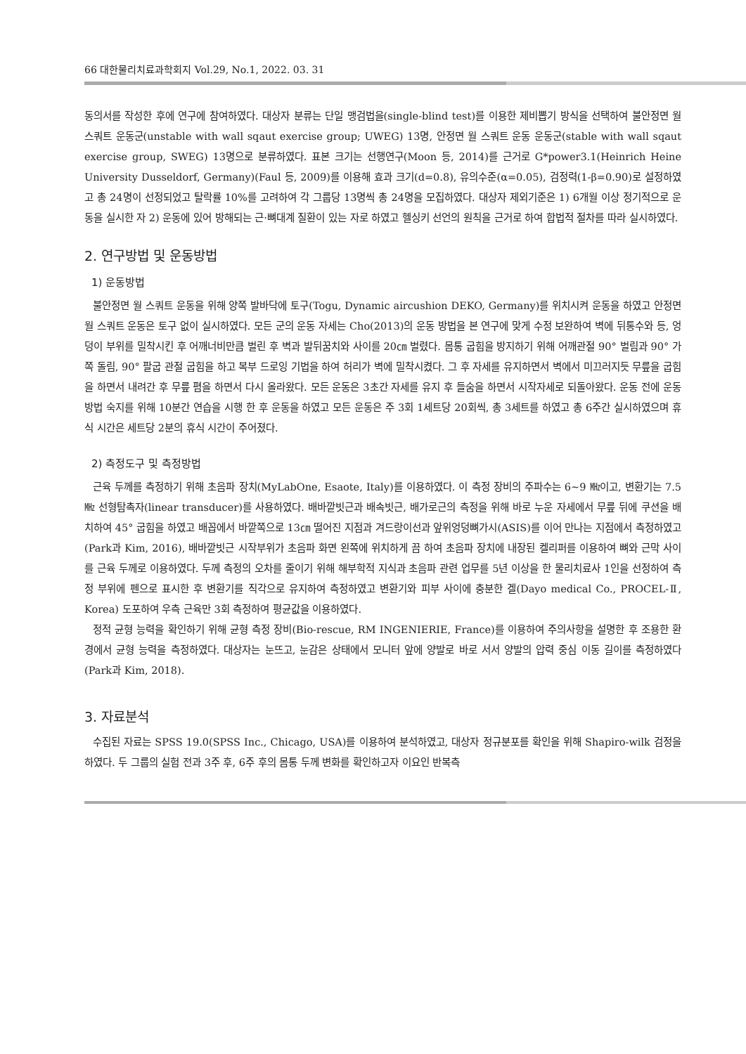66 대한물리치료과학회지 Vol.29, No.1, 2022. 03. 31
동의서를 작성한 후에 연구에 참여하였다. 대상자 분류는 단일 맹검법을(single-blind test)를 이용한 제비뽑기 방식을 선택하여 불안정면 월 스쿼트 운동군(unstable with wall sqaut exercise group; UWEG) 13명, 안정면 월 스쿼트 운동 운동군(stable with wall sqaut exercise group, SWEG) 13명으로 분류하였다. 표본 크기는 선행연구(Moon 등, 2014)를 근거로 G*power3.1(Heinrich Heine University Dusseldorf, Germany)(Faul 등, 2009)를 이용해 효과 크기(d=0.8), 유의수준(α=0.05), 검정력(1-β=0.90)로 설정하였고 총 24명이 선정되었고 탈락률 10%를 고려하여 각 그룹당 13명씩 총 24명을 모집하였다. 대상자 제외기준은 1) 6개월 이상 정기적으로 운동을 실시한 자 2) 운동에 있어 방해되는 근·뼈대계 질환이 있는 자로 하였고 헬싱키 선언의 원칙을 근거로 하여 합법적 절차를 따라 실시하였다.
2. 연구방법 및 운동방법
1) 운동방법
불안정면 월 스쿼트 운동을 위해 양쪽 발바닥에 토구(Togu, Dynamic aircushion DEKO, Germany)를 위치시켜 운동을 하였고 안정면 월 스쿼트 운동은 토구 없이 실시하였다. 모든 군의 운동 자세는 Cho(2013)의 운동 방법을 본 연구에 맞게 수정 보완하여 벽에 뒤통수와 등, 엉덩이 부위를 밀착시킨 후 어깨너비만큼 벌린 후 벽과 발뒤꿈치와 사이를 20㎝ 벌렸다. 몸통 굽힘을 방지하기 위해 어깨관절 90° 벌림과 90° 가쪽 돌림, 90° 팔굽 관절 굽힘을 하고 복부 드로잉 기법을 하여 허리가 벽에 밀착시켰다. 그 후 자세를 유지하면서 벽에서 미끄러지듯 무릎을 굽힘을 하면서 내려간 후 무릎 폄을 하면서 다시 올라왔다. 모든 운동은 3초간 자세를 유지 후 들숨을 하면서 시작자세로 되돌아왔다. 운동 전에 운동 방법 숙지를 위해 10분간 연습을 시행 한 후 운동을 하였고 모든 운동은 주 3회 1세트당 20회씩, 총 3세트를 하였고 총 6주간 실시하였으며 휴식 시간은 세트당 2분의 휴식 시간이 주어졌다.
2) 측정도구 및 측정방법
근육 두께를 측정하기 위해 초음파 장치(MyLabOne, Esaote, Italy)를 이용하였다. 이 측정 장비의 주파수는 6~9 ㎒이고, 변환기는 7.5㎒ 선형탐촉자(linear transducer)를 사용하였다. 배바깥빗근과 배속빗근, 배가로근의 측정을 위해 바로 누운 자세에서 무릎 뒤에 쿠션을 배치하여 45° 굽힘을 하였고 배꼽에서 바깥쪽으로 13㎝ 떨어진 지점과 겨드랑이선과 앞위엉덩뼈가시(ASIS)를 이어 만나는 지점에서 측정하였고(Park과 Kim, 2016), 배바깥빗근 시작부위가 초음파 화면 왼쪽에 위치하게 끔 하여 초음파 장치에 내장된 켈리퍼를 이용하여 뼈와 근막 사이를 근육 두께로 이용하였다. 두께 측정의 오차를 줄이기 위해 해부학적 지식과 초음파 관련 업무를 5년 이상을 한 물리치료사 1인을 선정하여 측정 부위에 펜으로 표시한 후 변환기를 직각으로 유지하여 측정하였고 변환기와 피부 사이에 충분한 겔(Dayo medical Co., PROCEL-Ⅱ, Korea) 도포하여 우측 근육만 3회 측정하여 평균값을 이용하였다.
정적 균형 능력을 확인하기 위해 균형 측정 장비(Bio-rescue, RM INGENIERIE, France)를 이용하여 주의사항을 설명한 후 조용한 환경에서 균형 능력을 측정하였다. 대상자는 눈뜨고, 눈감은 상태에서 모니터 앞에 양발로 바로 서서 양발의 압력 중심 이동 길이를 측정하였다(Park과 Kim, 2018).
3. 자료분석
수집된 자료는 SPSS 19.0(SPSS Inc., Chicago, USA)를 이용하여 분석하였고, 대상자 정규분포를 확인을 위해 Shapiro-wilk 검정을 하였다. 두 그룹의 실험 전과 3주 후, 6주 후의 몸통 두께 변화를 확인하고자 이요인 반복측